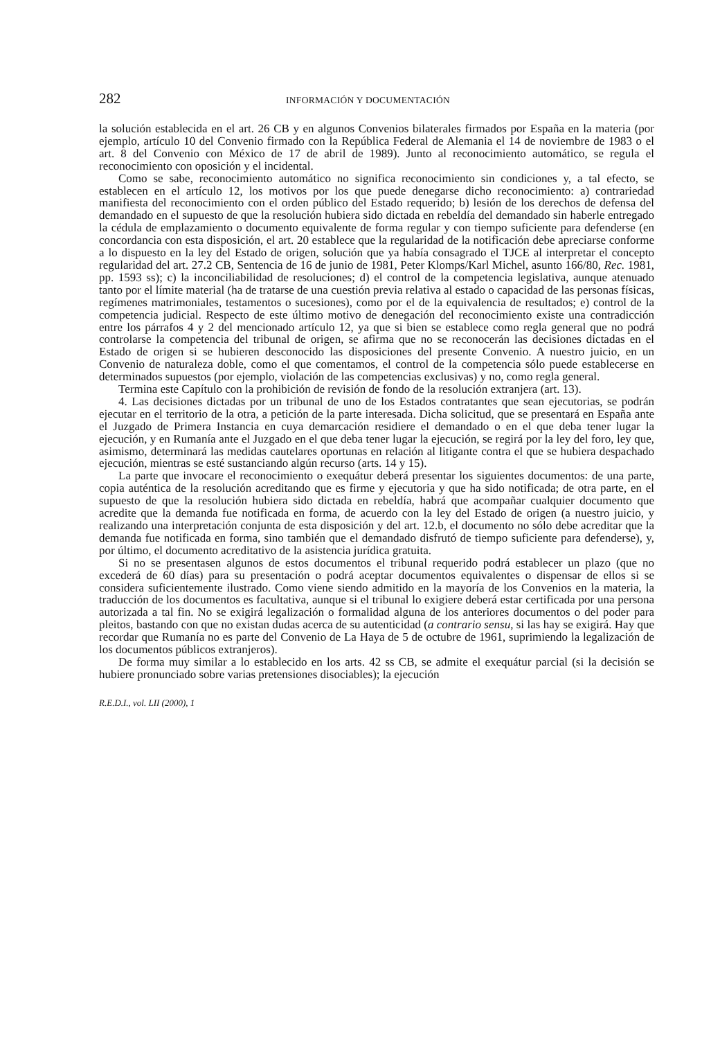282 INFORMACIÓN Y DOCUMENTACIÓN
la solución establecida en el art. 26 CB y en algunos Convenios bilaterales firmados por España en la materia (por ejemplo, artículo 10 del Convenio firmado con la República Federal de Alemania el 14 de noviembre de 1983 o el art. 8 del Convenio con México de 17 de abril de 1989). Junto al reconocimiento automático, se regula el reconocimiento con oposición y el incidental.
Como se sabe, reconocimiento automático no significa reconocimiento sin condiciones y, a tal efecto, se establecen en el artículo 12, los motivos por los que puede denegarse dicho reconocimiento: a) contrariedad manifiesta del reconocimiento con el orden público del Estado requerido; b) lesión de los derechos de defensa del demandado en el supuesto de que la resolución hubiera sido dictada en rebeldía del demandado sin haberle entregado la cédula de emplazamiento o documento equivalente de forma regular y con tiempo suficiente para defenderse (en concordancia con esta disposición, el art. 20 establece que la regularidad de la notificación debe apreciarse conforme a lo dispuesto en la ley del Estado de origen, solución que ya había consagrado el TJCE al interpretar el concepto regularidad del art. 27.2 CB, Sentencia de 16 de junio de 1981, Peter Klomps/Karl Michel, asunto 166/80, Rec. 1981, pp. 1593 ss); c) la inconciliabilidad de resoluciones; d) el control de la competencia legislativa, aunque atenuado tanto por el límite material (ha de tratarse de una cuestión previa relativa al estado o capacidad de las personas físicas, regímenes matrimoniales, testamentos o sucesiones), como por el de la equivalencia de resultados; e) control de la competencia judicial. Respecto de este último motivo de denegación del reconocimiento existe una contradicción entre los párrafos 4 y 2 del mencionado artículo 12, ya que si bien se establece como regla general que no podrá controlarse la competencia del tribunal de origen, se afirma que no se reconocerán las decisiones dictadas en el Estado de origen si se hubieren desconocido las disposiciones del presente Convenio. A nuestro juicio, en un Convenio de naturaleza doble, como el que comentamos, el control de la competencia sólo puede establecerse en determinados supuestos (por ejemplo, violación de las competencias exclusivas) y no, como regla general.
Termina este Capítulo con la prohibición de revisión de fondo de la resolución extranjera (art. 13).
4. Las decisiones dictadas por un tribunal de uno de los Estados contratantes que sean ejecutorias, se podrán ejecutar en el territorio de la otra, a petición de la parte interesada. Dicha solicitud, que se presentará en España ante el Juzgado de Primera Instancia en cuya demarcación residiere el demandado o en el que deba tener lugar la ejecución, y en Rumanía ante el Juzgado en el que deba tener lugar la ejecución, se regirá por la ley del foro, ley que, asimismo, determinará las medidas cautelares oportunas en relación al litigante contra el que se hubiera despachado ejecución, mientras se esté sustanciando algún recurso (arts. 14 y 15).
La parte que invocare el reconocimiento o exequátur deberá presentar los siguientes documentos: de una parte, copia auténtica de la resolución acreditando que es firme y ejecutoria y que ha sido notificada; de otra parte, en el supuesto de que la resolución hubiera sido dictada en rebeldía, habrá que acompañar cualquier documento que acredite que la demanda fue notificada en forma, de acuerdo con la ley del Estado de origen (a nuestro juicio, y realizando una interpretación conjunta de esta disposición y del art. 12.b, el documento no sólo debe acreditar que la demanda fue notificada en forma, sino también que el demandado disfrutó de tiempo suficiente para defenderse), y, por último, el documento acreditativo de la asistencia jurídica gratuita.
Si no se presentasen algunos de estos documentos el tribunal requerido podrá establecer un plazo (que no excederá de 60 días) para su presentación o podrá aceptar documentos equivalentes o dispensar de ellos si se considera suficientemente ilustrado. Como viene siendo admitido en la mayoría de los Convenios en la materia, la traducción de los documentos es facultativa, aunque si el tribunal lo exigiere deberá estar certificada por una persona autorizada a tal fin. No se exigirá legalización o formalidad alguna de los anteriores documentos o del poder para pleitos, bastando con que no existan dudas acerca de su autenticidad (a contrario sensu, si las hay se exigirá. Hay que recordar que Rumanía no es parte del Convenio de La Haya de 5 de octubre de 1961, suprimiendo la legalización de los documentos públicos extranjeros).
De forma muy similar a lo establecido en los arts. 42 ss CB, se admite el exequátur parcial (si la decisión se hubiere pronunciado sobre varias pretensiones disociables); la ejecución
R.E.D.I., vol. LII (2000), 1